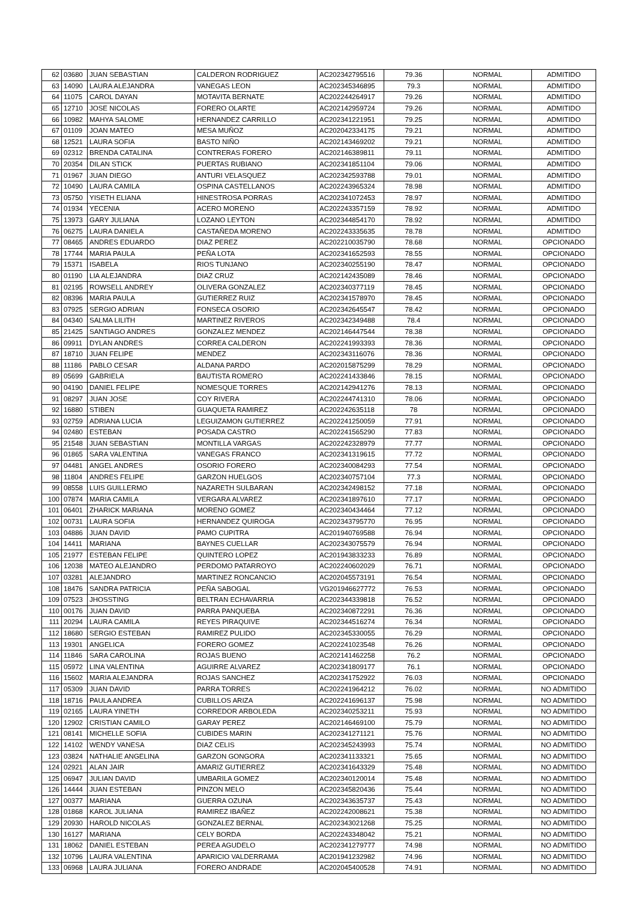| 62 | 03680 | JUAN SEBASTIAN | CALDERON RODRIGUEZ | AC202342795516 | 79.36 | NORMAL | ADMITIDO |
| 63 | 14090 | LAURA ALEJANDRA | VANEGAS LEON | AC202345346895 | 79.3 | NORMAL | ADMITIDO |
| 64 | 11075 | CAROL DAYAN | MOTAVITA BERNATE | AC202244264917 | 79.26 | NORMAL | ADMITIDO |
| 65 | 12710 | JOSE NICOLAS | FORERO OLARTE | AC202142959724 | 79.26 | NORMAL | ADMITIDO |
| 66 | 10982 | MAHYA SALOME | HERNANDEZ CARRILLO | AC202341221951 | 79.25 | NORMAL | ADMITIDO |
| 67 | 01109 | JOAN MATEO | MESA MUÑOZ | AC202042334175 | 79.21 | NORMAL | ADMITIDO |
| 68 | 12521 | LAURA SOFIA | BASTO NIÑO | AC202143469202 | 79.21 | NORMAL | ADMITIDO |
| 69 | 02312 | BRENDA CATALINA | CONTRERAS FORERO | AC202146389811 | 79.11 | NORMAL | ADMITIDO |
| 70 | 20354 | DILAN STICK | PUERTAS RUBIANO | AC202341851104 | 79.06 | NORMAL | ADMITIDO |
| 71 | 01967 | JUAN DIEGO | ANTURI VELASQUEZ | AC202342593788 | 79.01 | NORMAL | ADMITIDO |
| 72 | 10490 | LAURA CAMILA | OSPINA CASTELLANOS | AC202243965324 | 78.98 | NORMAL | ADMITIDO |
| 73 | 05750 | YISETH ELIANA | HINESTROSA PORRAS | AC202341072453 | 78.97 | NORMAL | ADMITIDO |
| 74 | 01934 | YECENIA | ACERO MORENO | AC202243357159 | 78.92 | NORMAL | ADMITIDO |
| 75 | 13973 | GARY JULIANA | LOZANO LEYTON | AC202344854170 | 78.92 | NORMAL | ADMITIDO |
| 76 | 06275 | LAURA DANIELA | CASTAÑEDA MORENO | AC202243335635 | 78.78 | NORMAL | ADMITIDO |
| 77 | 08465 | ANDRES EDUARDO | DIAZ PEREZ | AC202210035790 | 78.68 | NORMAL | OPCIONADO |
| 78 | 17744 | MARIA PAULA | PEÑA LOTA | AC202341652593 | 78.55 | NORMAL | OPCIONADO |
| 79 | 15371 | ISABELA | RIOS TUNJANO | AC202340255190 | 78.47 | NORMAL | OPCIONADO |
| 80 | 01190 | LIA ALEJANDRA | DIAZ CRUZ | AC202142435089 | 78.46 | NORMAL | OPCIONADO |
| 81 | 02195 | ROWSELL ANDREY | OLIVERA GONZALEZ | AC202340377119 | 78.45 | NORMAL | OPCIONADO |
| 82 | 08396 | MARIA PAULA | GUTIERREZ RUIZ | AC202341578970 | 78.45 | NORMAL | OPCIONADO |
| 83 | 07925 | SERGIO ADRIAN | FONSECA OSORIO | AC202342645547 | 78.42 | NORMAL | OPCIONADO |
| 84 | 04340 | SALMA LILITH | MARTINEZ RIVEROS | AC202342349488 | 78.4 | NORMAL | OPCIONADO |
| 85 | 21425 | SANTIAGO ANDRES | GONZALEZ MENDEZ | AC202146447544 | 78.38 | NORMAL | OPCIONADO |
| 86 | 09911 | DYLAN ANDRES | CORREA CALDERON | AC202241993393 | 78.36 | NORMAL | OPCIONADO |
| 87 | 18710 | JUAN FELIPE | MENDEZ | AC202343116076 | 78.36 | NORMAL | OPCIONADO |
| 88 | 11186 | PABLO CESAR | ALDANA PARDO | AC202015875299 | 78.29 | NORMAL | OPCIONADO |
| 89 | 05699 | GABRIELA | BAUTISTA ROMERO | AC202241433846 | 78.15 | NORMAL | OPCIONADO |
| 90 | 04190 | DANIEL FELIPE | NOMESQUE TORRES | AC202142941276 | 78.13 | NORMAL | OPCIONADO |
| 91 | 08297 | JUAN JOSE | COY RIVERA | AC202244741310 | 78.06 | NORMAL | OPCIONADO |
| 92 | 16880 | STIBEN | GUAQUETA RAMIREZ | AC202242635118 | 78 | NORMAL | OPCIONADO |
| 93 | 02759 | ADRIANA LUCIA | LEGUIZAMON GUTIERREZ | AC202241250059 | 77.91 | NORMAL | OPCIONADO |
| 94 | 02480 | ESTEBAN | POSADA CASTRO | AC202241565290 | 77.83 | NORMAL | OPCIONADO |
| 95 | 21548 | JUAN SEBASTIAN | MONTILLA VARGAS | AC202242328979 | 77.77 | NORMAL | OPCIONADO |
| 96 | 01865 | SARA VALENTINA | VANEGAS FRANCO | AC202341319615 | 77.72 | NORMAL | OPCIONADO |
| 97 | 04481 | ANGEL ANDRES | OSORIO FORERO | AC202340084293 | 77.54 | NORMAL | OPCIONADO |
| 98 | 11804 | ANDRES FELIPE | GARZON HUELGOS | AC202340757104 | 77.3 | NORMAL | OPCIONADO |
| 99 | 08558 | LUIS GUILLERMO | NAZARETH SULBARAN | AC202342498152 | 77.18 | NORMAL | OPCIONADO |
| 100 | 07874 | MARIA CAMILA | VERGARA ALVAREZ | AC202341897610 | 77.17 | NORMAL | OPCIONADO |
| 101 | 06401 | ZHARICK MARIANA | MORENO GOMEZ | AC202340434464 | 77.12 | NORMAL | OPCIONADO |
| 102 | 00731 | LAURA SOFIA | HERNANDEZ QUIROGA | AC202343795770 | 76.95 | NORMAL | OPCIONADO |
| 103 | 04886 | JUAN DAVID | PAMO CUPITRA | AC201940769588 | 76.94 | NORMAL | OPCIONADO |
| 104 | 14411 | MARIANA | BAYNES CUELLAR | AC202343075579 | 76.94 | NORMAL | OPCIONADO |
| 105 | 21977 | ESTEBAN FELIPE | QUINTERO LOPEZ | AC201943833233 | 76.89 | NORMAL | OPCIONADO |
| 106 | 12038 | MATEO ALEJANDRO | PERDOMO PATARROYO | AC202240602029 | 76.71 | NORMAL | OPCIONADO |
| 107 | 03281 | ALEJANDRO | MARTINEZ RONCANCIO | AC202045573191 | 76.54 | NORMAL | OPCIONADO |
| 108 | 18476 | SANDRA PATRICIA | PEÑA SABOGAL | VG201946627772 | 76.53 | NORMAL | OPCIONADO |
| 109 | 07523 | JHOSSTING | BELTRAN ECHAVARRIA | AC202344339818 | 76.52 | NORMAL | OPCIONADO |
| 110 | 00176 | JUAN DAVID | PARRA PANQUEBA | AC202340872291 | 76.36 | NORMAL | OPCIONADO |
| 111 | 20294 | LAURA CAMILA | REYES PIRAQUIVE | AC202344516274 | 76.34 | NORMAL | OPCIONADO |
| 112 | 18680 | SERGIO ESTEBAN | RAMIREZ PULIDO | AC202345330055 | 76.29 | NORMAL | OPCIONADO |
| 113 | 19301 | ANGELICA | FORERO GOMEZ | AC202241023548 | 76.26 | NORMAL | OPCIONADO |
| 114 | 11846 | SARA CAROLINA | ROJAS BUENO | AC202141462258 | 76.2 | NORMAL | OPCIONADO |
| 115 | 05972 | LINA VALENTINA | AGUIRRE ALVAREZ | AC202341809177 | 76.1 | NORMAL | OPCIONADO |
| 116 | 15602 | MARIA ALEJANDRA | ROJAS SANCHEZ | AC202341752922 | 76.03 | NORMAL | OPCIONADO |
| 117 | 05309 | JUAN DAVID | PARRA TORRES | AC202241964212 | 76.02 | NORMAL | NO ADMITIDO |
| 118 | 18716 | PAULA ANDREA | CUBILLOS ARIZA | AC202241696137 | 75.98 | NORMAL | NO ADMITIDO |
| 119 | 02165 | LAURA YINETH | CORREDOR ARBOLEDA | AC202340253211 | 75.93 | NORMAL | NO ADMITIDO |
| 120 | 12902 | CRISTIAN CAMILO | GARAY PEREZ | AC202146469100 | 75.79 | NORMAL | NO ADMITIDO |
| 121 | 08141 | MICHELLE SOFIA | CUBIDES MARIN | AC202341271121 | 75.76 | NORMAL | NO ADMITIDO |
| 122 | 14102 | WENDY VANESA | DIAZ CELIS | AC202345243993 | 75.74 | NORMAL | NO ADMITIDO |
| 123 | 03824 | NATHALIE ANGELINA | GARZON GONGORA | AC202341133321 | 75.65 | NORMAL | NO ADMITIDO |
| 124 | 02921 | ALAN JAIR | AMARIZ GUTIERREZ | AC202341643329 | 75.48 | NORMAL | NO ADMITIDO |
| 125 | 06947 | JULIAN DAVID | UMBARILA GOMEZ | AC202340120014 | 75.48 | NORMAL | NO ADMITIDO |
| 126 | 14444 | JUAN ESTEBAN | PINZON MELO | AC202345820436 | 75.44 | NORMAL | NO ADMITIDO |
| 127 | 00377 | MARIANA | GUERRA OZUNA | AC202343635737 | 75.43 | NORMAL | NO ADMITIDO |
| 128 | 01868 | KAROL JULIANA | RAMIREZ IBAÑEZ | AC202242008621 | 75.38 | NORMAL | NO ADMITIDO |
| 129 | 20930 | HAROLD NICOLAS | GONZALEZ BERNAL | AC202343021268 | 75.25 | NORMAL | NO ADMITIDO |
| 130 | 16127 | MARIANA | CELY BORDA | AC202243348042 | 75.21 | NORMAL | NO ADMITIDO |
| 131 | 18062 | DANIEL ESTEBAN | PEREA AGUDELO | AC202341279777 | 74.98 | NORMAL | NO ADMITIDO |
| 132 | 10796 | LAURA VALENTINA | APARICIO VALDERRAMA | AC201941232982 | 74.96 | NORMAL | NO ADMITIDO |
| 133 | 06968 | LAURA JULIANA | FORERO ANDRADE | AC202045400528 | 74.91 | NORMAL | NO ADMITIDO |